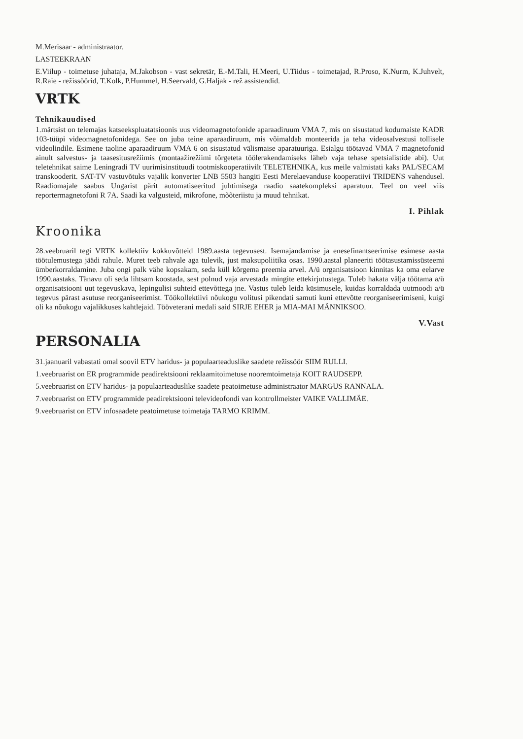M.Merisaar - administraator.
LASTEEKRAAN
E.Viilup - toimetuse juhataja, M.Jakobson - vast sekretär, E.-M.Tali, H.Meeri, U.Tiidus - toimetajad, R.Proso, K.Nurm, K.Juhvelt, R.Raie - režissöörid, T.Kolk, P.Hummel, H.Seervald, G.Haljak - rež assistendid.
VRTK
Tehnikauudised
1.märtsist on telemajas katseekspluatatsioonis uus videomagnetofonide aparaadiruum VMA 7, mis on sisustatud kodumaiste KADR 103-tüüpi videomagnetofonidega. See on juba teine aparaadiruum, mis võimaldab monteerida ja teha videosalvestusi tollisele videolindile. Esimene taoline aparaadiruum VMA 6 on sisustatud välismaise aparatuuriga. Esialgu töötavad VMA 7 magnetofonid ainult salvestus- ja taasesitusrežiimis (montaažirežiimi tõrgeteta töölerakendamiseks läheb vaja tehase spetsialistide abi). Uut teletehnikat saime Leningradi TV uurimisinstituudi tootmiskooperatiivilt TELETEHNIKA, kus meile valmistati kaks PAL/SECAM transkooderit. SAT-TV vastuvõtuks vajalik konverter LNB 5503 hangiti Eesti Merelaevanduse kooperatiivi TRIDENS vahendusel. Raadiomajale saabus Ungarist pärit automatiseeritud juhtimisega raadio saatekompleksi aparatuur. Teel on veel viis reportermagnetofoni R 7A. Saadi ka valgusteid, mikrofone, mõõteriistu ja muud tehnikat.
I. Pihlak
Kroonika
28.veebruaril tegi VRTK kollektiiv kokkuvõtteid 1989.aasta tegevusest. Isemajandamise ja enesefinantseerimise esimese aasta töötulemustega jäädi rahule. Muret teeb rahvale aga tulevik, just maksupoliitika osas. 1990.aastal planeeriti töötasustamissüsteemi ümberkorraldamine. Juba ongi palk vähe kopsakam, seda küll kõrgema preemia arvel. A/ü organisatsioon kinnitas ka oma eelarve 1990.aastaks. Tänavu oli seda lihtsam koostada, sest polnud vaja arvestada mingite ettekirjutustega. Tuleb hakata välja töötama a/ü organisatsiooni uut tegevuskava, lepingulisi suhteid ettevõttega jne. Vastus tuleb leida küsimusele, kuidas korraldada uutmoodi a/ü tegevus pärast asutuse reorganiseerimist. Töökollektiivi nõukogu volitusi pikendati samuti kuni ettevõtte reorganiseerimiseni, kuigi oli ka nõukogu vajalikkuses kahtlejaid. Tööveterani medali said SIRJE EHER ja MIA-MAI MÄNNIKSOO.
V.Vast
PERSONALIA
31.jaanuaril vabastati omal soovil ETV haridus- ja populaarteaduslike saadete režissöör SIIM RULLI.
1.veebruarist on ER programmide peadirektsiooni reklaamitoimetuse nooremtoimetaja KOIT RAUDSEPP.
5.veebruarist on ETV haridus- ja populaarteaduslike saadete peatoimetuse administraator MARGUS RANNALA.
7.veebruarist on ETV programmide peadirektsiooni televideofondi van kontrollmeister VAIKE VALLIMÄE.
9.veebruarist on ETV infosaadete peatoimetuse toimetaja TARMO KRIMM.